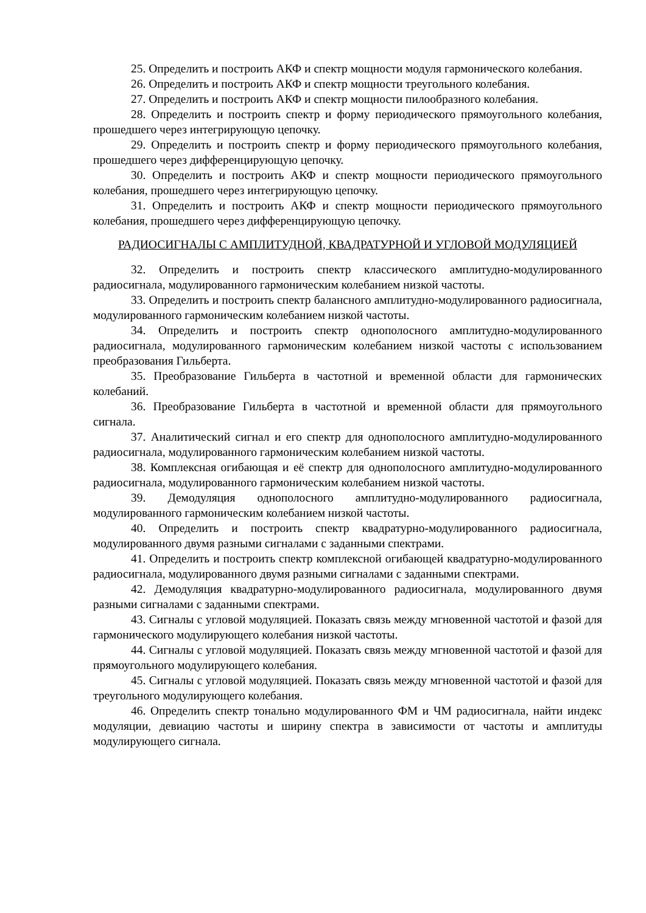25. Определить и построить АКФ и спектр мощности модуля гармонического колебания.
26. Определить и построить АКФ и спектр мощности треугольного колебания.
27. Определить и построить АКФ и спектр мощности пилообразного колебания.
28. Определить и построить спектр и форму периодического прямоугольного колебания, прошедшего через интегрирующую цепочку.
29. Определить и построить спектр и форму периодического прямоугольного колебания, прошедшего через дифференцирующую цепочку.
30. Определить и построить АКФ и спектр мощности периодического прямоугольного колебания, прошедшего через интегрирующую цепочку.
31. Определить и построить АКФ и спектр мощности периодического прямоугольного колебания, прошедшего через дифференцирующую цепочку.
РАДИОСИГНАЛЫ С АМПЛИТУДНОЙ, КВАДРАТУРНОЙ И УГЛОВОЙ МОДУЛЯЦИЕЙ
32. Определить и построить спектр классического амплитудно-модулированного радиосигнала, модулированного гармоническим колебанием низкой частоты.
33. Определить и построить спектр балансного амплитудно-модулированного радиосигнала, модулированного гармоническим колебанием низкой частоты.
34. Определить и построить спектр однополосного амплитудно-модулированного радиосигнала, модулированного гармоническим колебанием низкой частоты с использованием преобразования Гильберта.
35. Преобразование Гильберта в частотной и временной области для гармонических колебаний.
36. Преобразование Гильберта в частотной и временной области для прямоугольного сигнала.
37. Аналитический сигнал и его спектр для однополосного амплитудно-модулированного радиосигнала, модулированного гармоническим колебанием низкой частоты.
38. Комплексная огибающая и её спектр для однополосного амплитудно-модулированного радиосигнала, модулированного гармоническим колебанием низкой частоты.
39. Демодуляция однополосного амплитудно-модулированного радиосигнала, модулированного гармоническим колебанием низкой частоты.
40. Определить и построить спектр квадратурно-модулированного радиосигнала, модулированного двумя разными сигналами с заданными спектрами.
41. Определить и построить спектр комплексной огибающей квадратурно-модулированного радиосигнала, модулированного двумя разными сигналами с заданными спектрами.
42. Демодуляция квадратурно-модулированного радиосигнала, модулированного двумя разными сигналами с заданными спектрами.
43. Сигналы с угловой модуляцией. Показать связь между мгновенной частотой и фазой для гармонического модулирующего колебания низкой частоты.
44. Сигналы с угловой модуляцией. Показать связь между мгновенной частотой и фазой для прямоугольного модулирующего колебания.
45. Сигналы с угловой модуляцией. Показать связь между мгновенной частотой и фазой для треугольного модулирующего колебания.
46. Определить спектр тонально модулированного ФМ и ЧМ радиосигнала, найти индекс модуляции, девиацию частоты и ширину спектра в зависимости от частоты и амплитуды модулирующего сигнала.